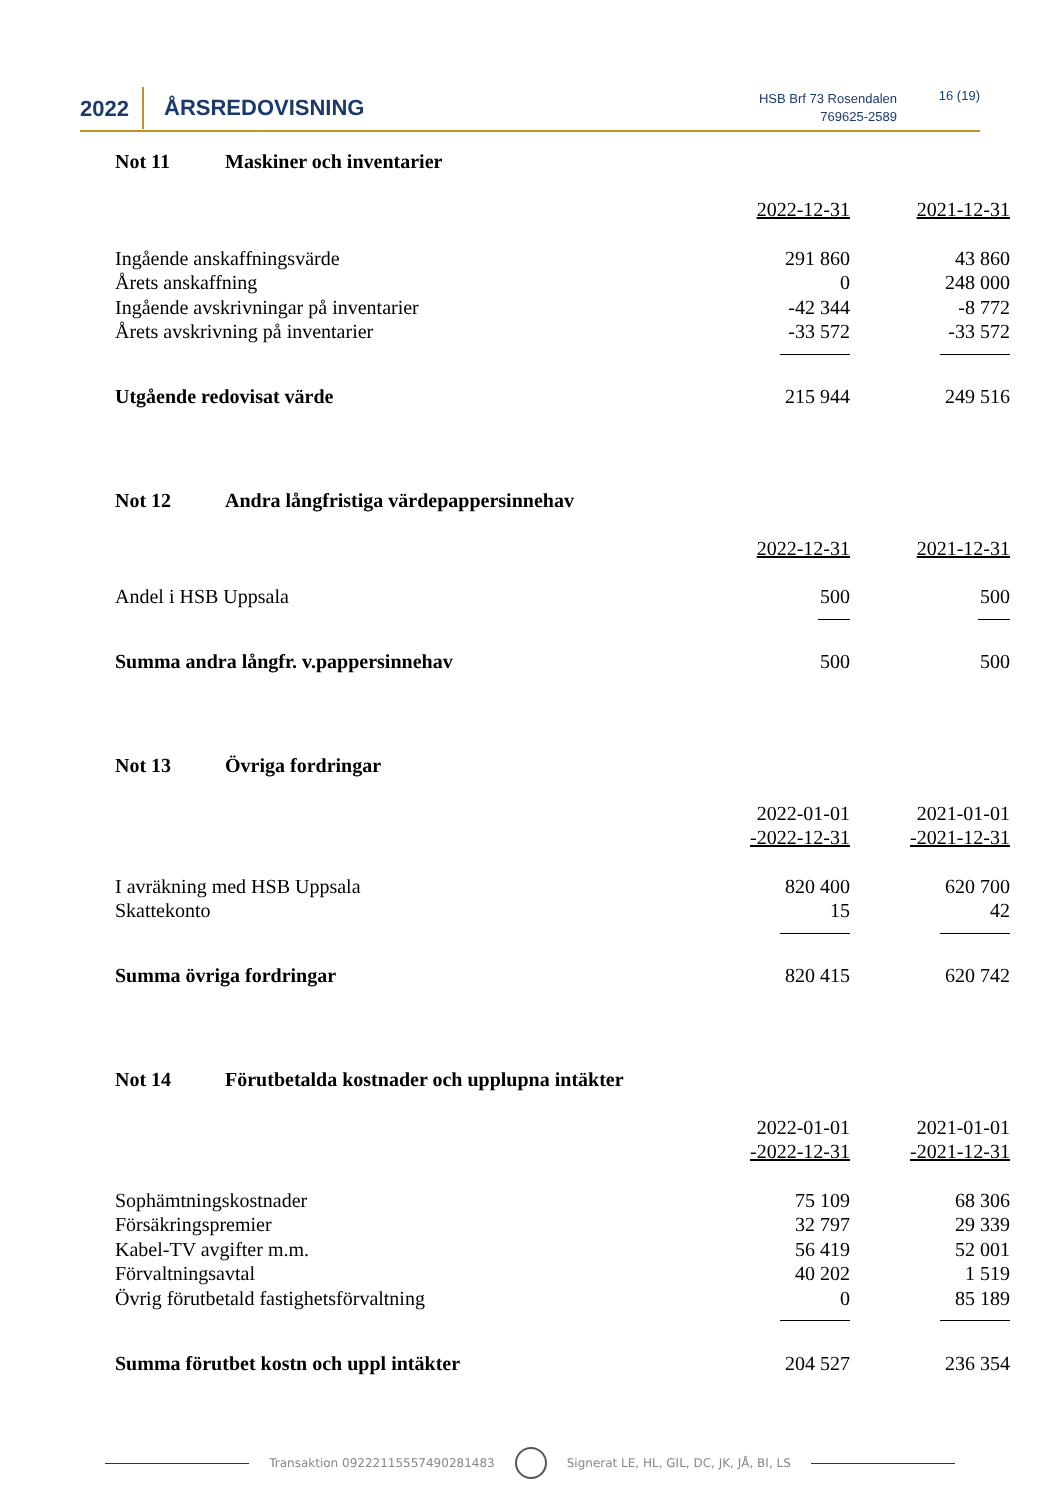2022
ÅRSREDOVISNING
HSB Brf 73 Rosendalen
769625-2589
16 (19)
Not 11 Maskiner och inventarier
| | 2022-12-31 | 2021-12-31 |
| Ingående anskaffningsvärde | 291 860 | 43 860 |
| Årets anskaffning | 0 | 248 000 |
| Ingående avskrivningar på inventarier | -42 344 | -8 772 |
| Årets avskrivning på inventarier | -33 572 | -33 572 |
| Utgående redovisat värde | 215 944 | 249 516 |
Not 12 Andra långfristiga värdepappersinnehav
| | 2022-12-31 | 2021-12-31 |
| Andel i HSB Uppsala | 500 | 500 |
| Summa andra långfr. v.pappersinnehav | 500 | 500 |
Not 13 Övriga fordringar
| | 2022-01-01 -2022-12-31 | 2021-01-01 -2021-12-31 |
| I avräkning med HSB Uppsala | 820 400 | 620 700 |
| Skattekonto | 15 | 42 |
| Summa övriga fordringar | 820 415 | 620 742 |
Not 14 Förutbetalda kostnader och upplupna intäkter
| | 2022-01-01 -2022-12-31 | 2021-01-01 -2021-12-31 |
| Sophämtningskostnader | 75 109 | 68 306 |
| Försäkringspremier | 32 797 | 29 339 |
| Kabel-TV avgifter m.m. | 56 419 | 52 001 |
| Förvaltningsavtal | 40 202 | 1 519 |
| Övrig förutbetald fastighetsförvaltning | 0 | 85 189 |
| Summa förutbet kostn och uppl intäkter | 204 527 | 236 354 |
Transaktion 09222115557490281483
Signerat LE, HL, GIL, DC, JK, JÅ, BI, LS